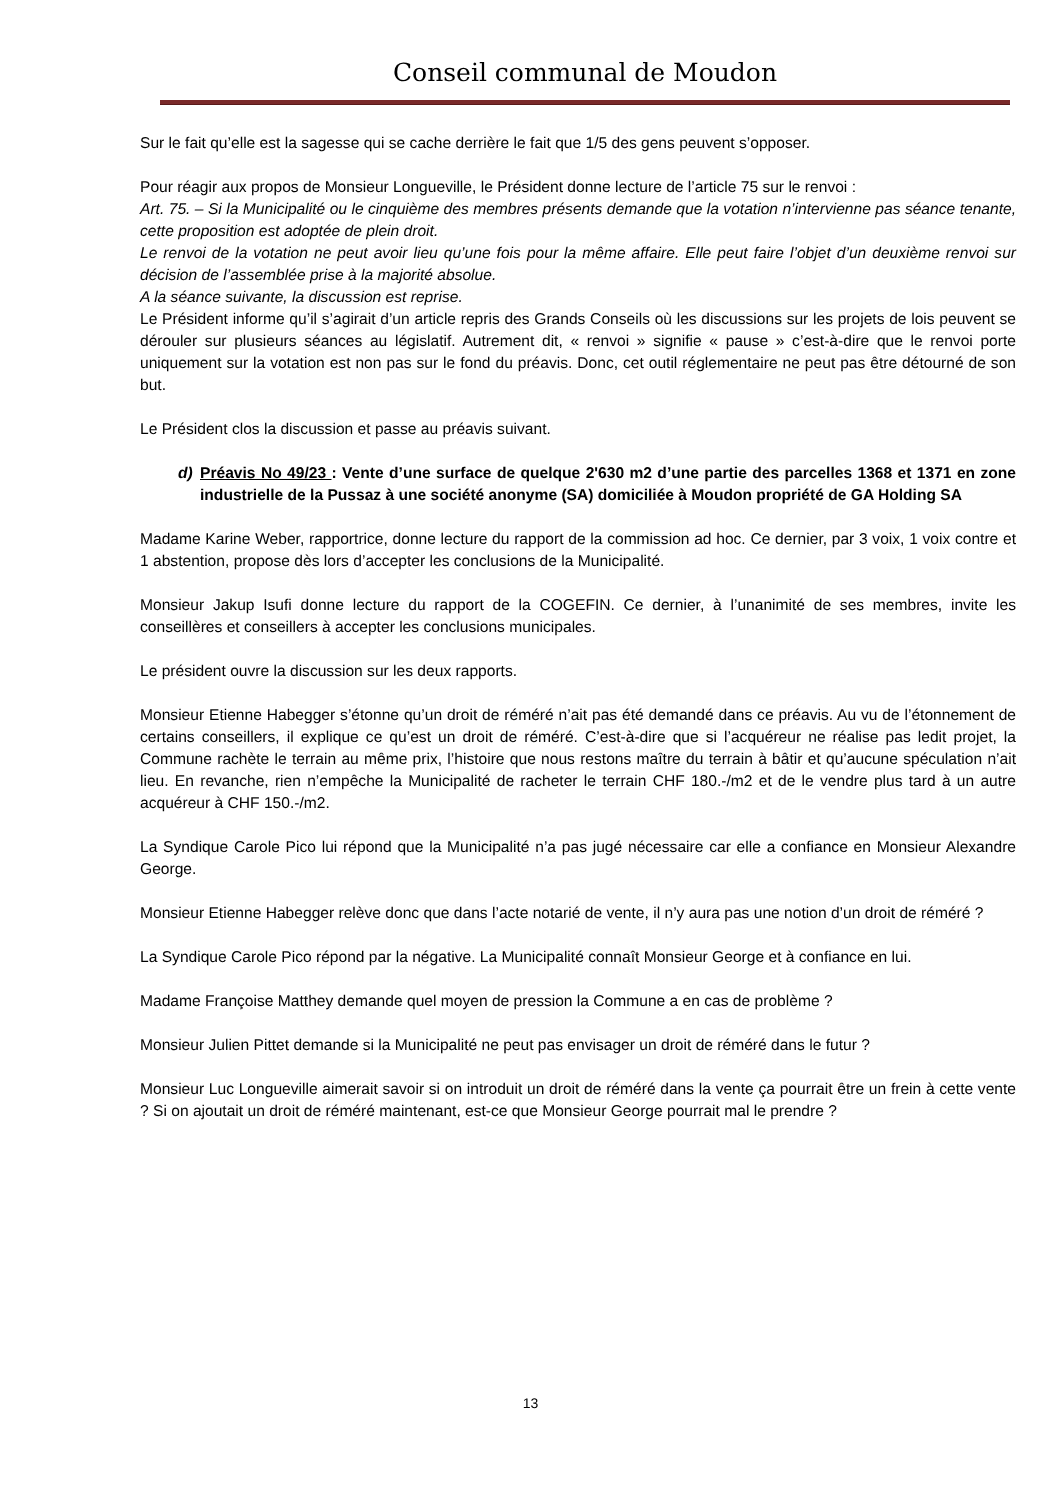Conseil communal de Moudon
Sur le fait qu’elle est la sagesse qui se cache derrière le fait que 1/5 des gens peuvent s’opposer.
Pour réagir aux propos de Monsieur Longueville, le Président donne lecture de l’article 75 sur le renvoi :
Art. 75. – Si la Municipalité ou le cinquième des membres présents demande que la votation n’intervienne pas séance tenante, cette proposition est adoptée de plein droit.
Le renvoi de la votation ne peut avoir lieu qu’une fois pour la même affaire. Elle peut faire l’objet d’un deuxième renvoi sur décision de l’assemblée prise à la majorité absolue.
A la séance suivante, la discussion est reprise.
Le Président informe qu’il s’agirait d’un article repris des Grands Conseils où les discussions sur les projets de lois peuvent se dérouler sur plusieurs séances au législatif. Autrement dit, « renvoi » signifie « pause » c’est-à-dire que le renvoi porte uniquement sur la votation est non pas sur le fond du préavis. Donc, cet outil réglementaire ne peut pas être détourné de son but.
Le Président clos la discussion et passe au préavis suivant.
d) Préavis No 49/23 : Vente d’une surface de quelque 2'630 m2 d’une partie des parcelles 1368 et 1371 en zone industrielle de la Pussaz à une société anonyme (SA) domiciliée à Moudon propriété de GA Holding SA
Madame Karine Weber, rapportrice, donne lecture du rapport de la commission ad hoc. Ce dernier, par 3 voix, 1 voix contre et 1 abstention, propose dès lors d’accepter les conclusions de la Municipalité.
Monsieur Jakup Isufi donne lecture du rapport de la COGEFIN. Ce dernier, à l’unanimité de ses membres, invite les conseillères et conseillers à accepter les conclusions municipales.
Le président ouvre la discussion sur les deux rapports.
Monsieur Etienne Habegger s’étonne qu’un droit de réméré n’ait pas été demandé dans ce préavis. Au vu de l’étonnement de certains conseillers, il explique ce qu’est un droit de réméré. C’est-à-dire que si l’acquéreur ne réalise pas ledit projet, la Commune rachète le terrain au même prix, l’histoire que nous restons maître du terrain à bâtir et qu’aucune spéculation n’ait lieu. En revanche, rien n’empêche la Municipalité de racheter le terrain CHF 180.-/m2 et de le vendre plus tard à un autre acquéreur à CHF 150.-/m2.
La Syndique Carole Pico lui répond que la Municipalité n’a pas jugé nécessaire car elle a confiance en Monsieur Alexandre George.
Monsieur Etienne Habegger relève donc que dans l’acte notarié de vente, il n’y aura pas une notion d’un droit de réméré ?
La Syndique Carole Pico répond par la négative. La Municipalité connaît Monsieur George et à confiance en lui.
Madame Françoise Matthey demande quel moyen de pression la Commune a en cas de problème ?
Monsieur Julien Pittet demande si la Municipalité ne peut pas envisager un droit de réméré dans le futur ?
Monsieur Luc Longueville aimerait savoir si on introduit un droit de réméré dans la vente ça pourrait être un frein à cette vente ? Si on ajoutait un droit de réméré maintenant, est-ce que Monsieur George pourrait mal le prendre ?
13